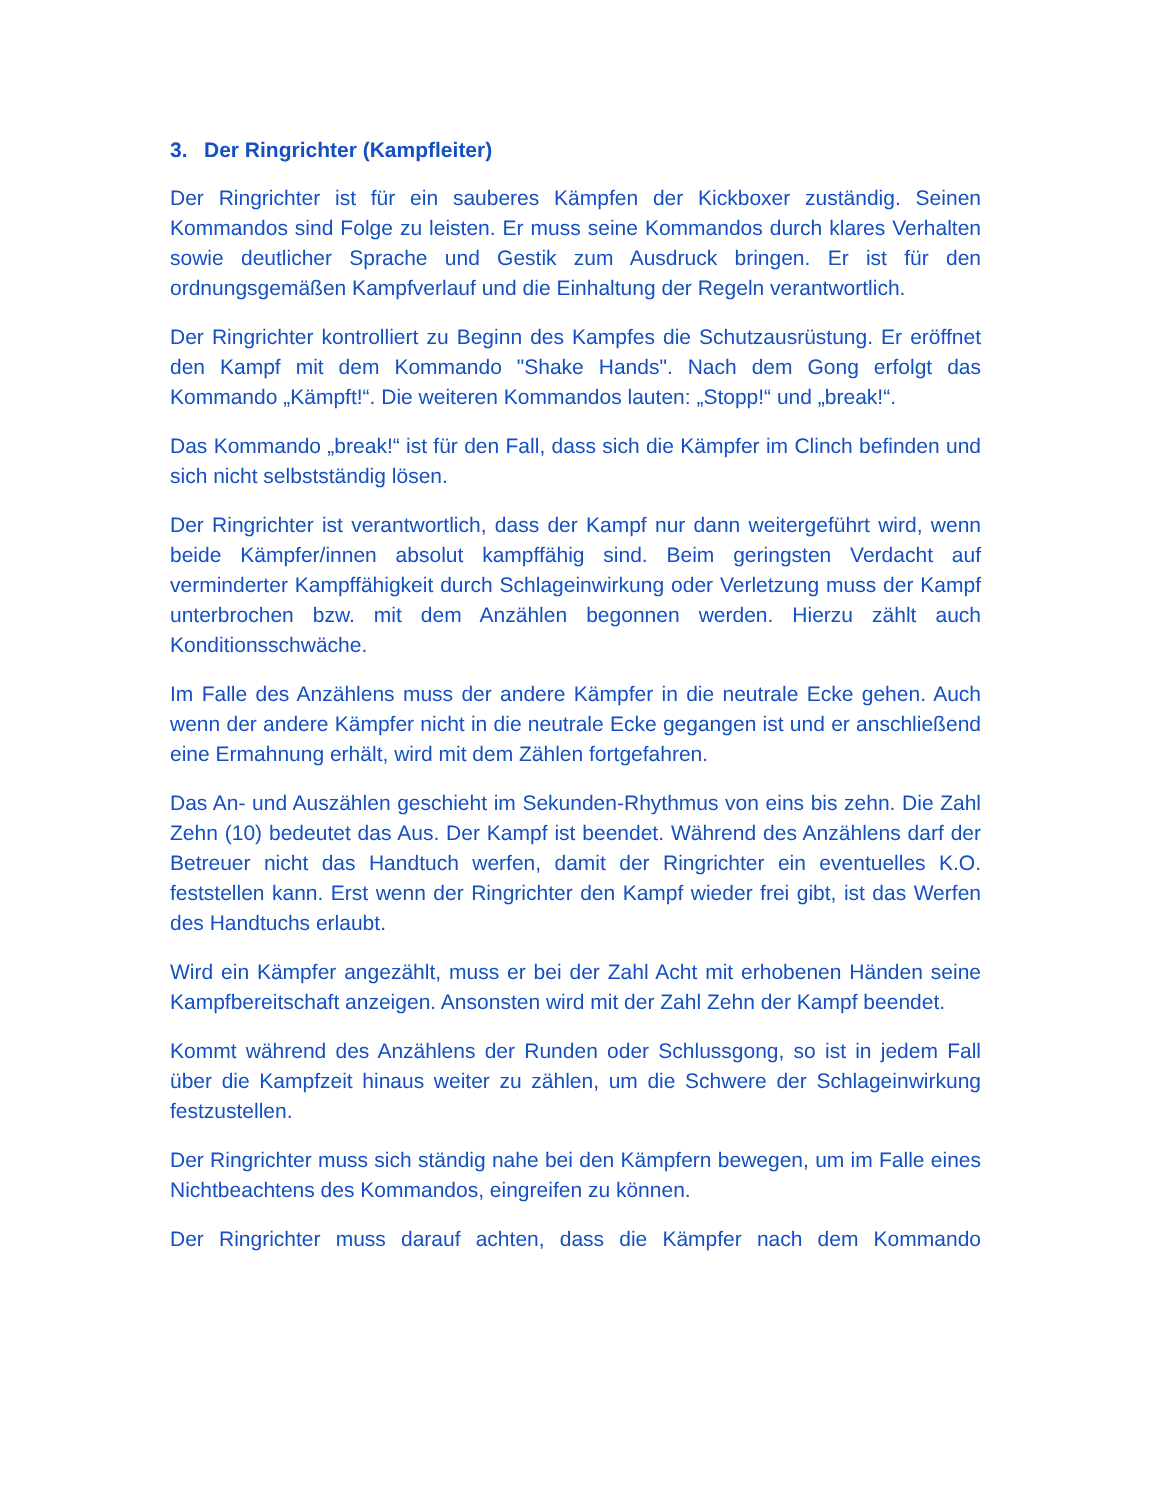3. Der Ringrichter (Kampfleiter)
Der Ringrichter ist für ein sauberes Kämpfen der Kickboxer zuständig. Seinen Kommandos sind Folge zu leisten. Er muss seine Kommandos durch klares Verhalten sowie deutlicher Sprache und Gestik zum Ausdruck bringen. Er ist für den ordnungsgemäßen Kampfverlauf und die Einhaltung der Regeln verantwortlich.
Der Ringrichter kontrolliert zu Beginn des Kampfes die Schutzausrüstung. Er eröffnet den Kampf mit dem Kommando "Shake Hands". Nach dem Gong erfolgt das Kommando „Kämpft!“. Die weiteren Kommandos lauten: „Stopp!“ und „break!“.
Das Kommando „break!“ ist für den Fall, dass sich die Kämpfer im Clinch befinden und sich nicht selbstständig lösen.
Der Ringrichter ist verantwortlich, dass der Kampf nur dann weitergeführt wird, wenn beide Kämpfer/innen absolut kampffähig sind. Beim geringsten Verdacht auf verminderter Kampffähigkeit durch Schlageinwirkung oder Verletzung muss der Kampf unterbrochen bzw. mit dem Anzählen begonnen werden. Hierzu zählt auch Konditionsschwäche.
Im Falle des Anzählens muss der andere Kämpfer in die neutrale Ecke gehen. Auch wenn der andere Kämpfer nicht in die neutrale Ecke gegangen ist und er anschließend eine Ermahnung erhält, wird mit dem Zählen fortgefahren.
Das An- und Auszählen geschieht im Sekunden-Rhythmus von eins bis zehn. Die Zahl Zehn (10) bedeutet das Aus. Der Kampf ist beendet. Während des Anzählens darf der Betreuer nicht das Handtuch werfen, damit der Ringrichter ein eventuelles K.O. feststellen kann. Erst wenn der Ringrichter den Kampf wieder frei gibt, ist das Werfen des Handtuchs erlaubt.
Wird ein Kämpfer angezählt, muss er bei der Zahl Acht mit erhobenen Händen seine Kampfbereitschaft anzeigen. Ansonsten wird mit der Zahl Zehn der Kampf beendet.
Kommt während des Anzählens der Runden oder Schlussgong, so ist in jedem Fall über die Kampfzeit hinaus weiter zu zählen, um die Schwere der Schlageinwirkung festzustellen.
Der Ringrichter muss sich ständig nahe bei den Kämpfern bewegen, um im Falle eines Nichtbeachtens des Kommandos, eingreifen zu können.
Der Ringrichter muss darauf achten, dass die Kämpfer nach dem Kommando